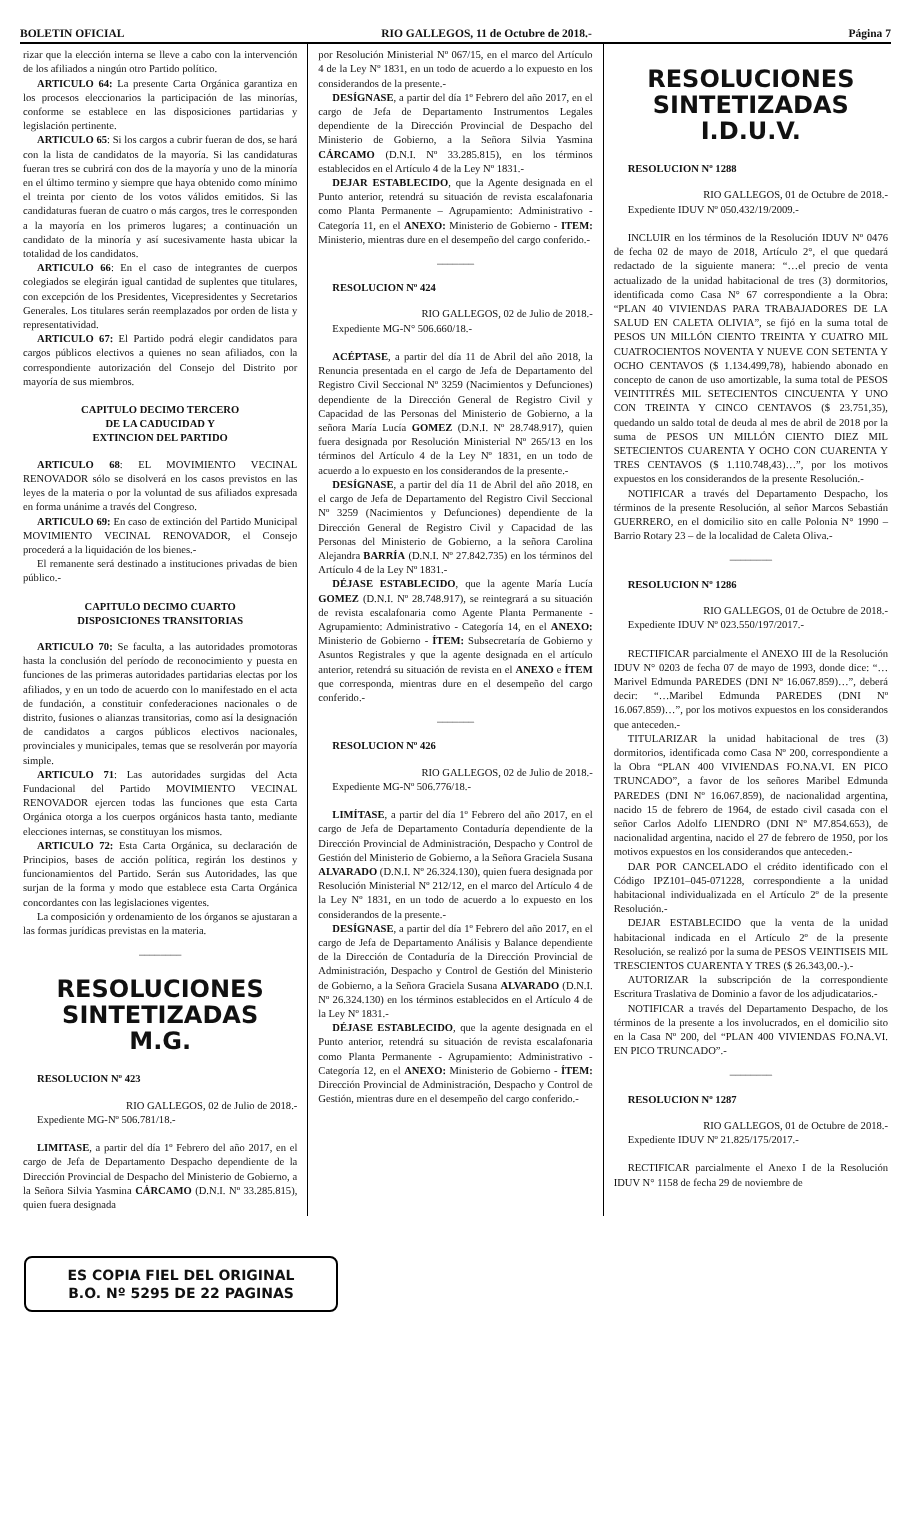BOLETIN OFICIAL RIO GALLEGOS, 11 de Octubre de 2018.- Página 7
rizar que la elección interna se lleve a cabo con la intervención de los afiliados a ningún otro Partido político.
ARTICULO 64: La presente Carta Orgánica garantiza en los procesos eleccionarios la participación de las minorías, conforme se establece en las disposiciones partidarias y legislación pertinente.
ARTICULO 65: Si los cargos a cubrir fueran de dos, se hará con la lista de candidatos de la mayoría. Si las candidaturas fueran tres se cubrirá con dos de la mayoría y uno de la minoría en el último termino y siempre que haya obtenido como mínimo el treinta por ciento de los votos válidos emitidos. Si las candidaturas fueran de cuatro o más cargos, tres le corresponden a la mayoría en los primeros lugares; a continuación un candidato de la minoría y así sucesivamente hasta ubicar la totalidad de los candidatos.
ARTICULO 66: En el caso de integrantes de cuerpos colegiados se elegirán igual cantidad de suplentes que titulares, con excepción de los Presidentes, Vicepresidentes y Secretarios Generales. Los titulares serán reemplazados por orden de lista y representatividad.
ARTICULO 67: El Partido podrá elegir candidatos para cargos públicos electivos a quienes no sean afiliados, con la correspondiente autorización del Consejo del Distrito por mayoría de sus miembros.
CAPITULO DECIMO TERCERO
DE LA CADUCIDAD Y
EXTINCION DEL PARTIDO
ARTICULO 68: EL MOVIMIENTO VECINAL RENOVADOR sólo se disolverá en los casos previstos en las leyes de la materia o por la voluntad de sus afiliados expresada en forma unánime a través del Congreso.
ARTICULO 69: En caso de extinción del Partido Municipal MOVIMIENTO VECINAL RENOVADOR, el Consejo procederá a la liquidación de los bienes.-
El remanente será destinado a instituciones privadas de bien público.-
CAPITULO DECIMO CUARTO
DISPOSICIONES TRANSITORIAS
ARTICULO 70: Se faculta, a las autoridades promotoras hasta la conclusión del período de reconocimiento y puesta en funciones de las primeras autoridades partidarias electas por los afiliados, y en un todo de acuerdo con lo manifestado en el acta de fundación, a constituir confederaciones nacionales o de distrito, fusiones o alianzas transitorias, como así la designación de candidatos a cargos públicos electivos nacionales, provinciales y municipales, temas que se resolverán por mayoría simple.
ARTICULO 71: Las autoridades surgidas del Acta Fundacional del Partido MOVIMIENTO VECINAL RENOVADOR ejercen todas las funciones que esta Carta Orgánica otorga a los cuerpos orgánicos hasta tanto, mediante elecciones internas, se constituyan los mismos.
ARTICULO 72: Esta Carta Orgánica, su declaración de Principios, bases de acción política, regirán los destinos y funcionamientos del Partido. Serán sus Autoridades, las que surjan de la forma y modo que establece esta Carta Orgánica concordantes con las legislaciones vigentes.
La composición y ordenamiento de los órganos se ajustaran a las formas jurídicas previstas en la materia.
________
RESOLUCIONES
SINTETIZADAS
M.G.
RESOLUCION Nº 423
RIO GALLEGOS, 02 de Julio de 2018.-
Expediente MG-Nº 506.781/18.-
LIMITASE, a partir del día 1º Febrero del año 2017, en el cargo de Jefa de Departamento Despacho dependiente de la Dirección Provincial de Despacho del Ministerio de Gobierno, a la Señora Silvia Yasmina CÁRCAMO (D.N.I. Nº 33.285.815), quien fuera designada
por Resolución Ministerial Nº 067/15, en el marco del Artículo 4 de la Ley Nº 1831, en un todo de acuerdo a lo expuesto en los considerandos de la presente.-
DESÍGNASE, a partir del día 1º Febrero del año 2017, en el cargo de Jefa de Departamento Instrumentos Legales dependiente de la Dirección Provincial de Despacho del Ministerio de Gobierno, a la Señora Silvia Yasmina CÁRCAMO (D.N.I. Nº 33.285.815), en los términos establecidos en el Artículo 4 de la Ley Nº 1831.-
DEJAR ESTABLECIDO, que la Agente designada en el Punto anterior, retendrá su situación de revista escalafonaria como Planta Permanente – Agrupamiento: Administrativo - Categoría 11, en el ANEXO: Ministerio de Gobierno - ITEM: Ministerio, mientras dure en el desempeño del cargo conferido.-
_______
RESOLUCION Nº 424
RIO GALLEGOS, 02 de Julio de 2018.-
Expediente MG-N° 506.660/18.-
ACÉPTASE, a partir del día 11 de Abril del año 2018, la Renuncia presentada en el cargo de Jefa de Departamento del Registro Civil Seccional Nº 3259 (Nacimientos y Defunciones) dependiente de la Dirección General de Registro Civil y Capacidad de las Personas del Ministerio de Gobierno, a la señora María Lucía GOMEZ (D.N.I. Nº 28.748.917), quien fuera designada por Resolución Ministerial Nº 265/13 en los términos del Artículo 4 de la Ley Nº 1831, en un todo de acuerdo a lo expuesto en los considerandos de la presente.-
DESÍGNASE, a partir del día 11 de Abril del año 2018, en el cargo de Jefa de Departamento del Registro Civil Seccional Nº 3259 (Nacimientos y Defunciones) dependiente de la Dirección General de Registro Civil y Capacidad de las Personas del Ministerio de Gobierno, a la señora Carolina Alejandra BARRÍA (D.N.I. Nº 27.842.735) en los términos del Artículo 4 de la Ley Nº 1831.-
DÉJASE ESTABLECIDO, que la agente María Lucía GOMEZ (D.N.I. Nº 28.748.917), se reintegrará a su situación de revista escalafonaria como Agente Planta Permanente - Agrupamiento: Administrativo - Categoría 14, en el ANEXO: Ministerio de Gobierno - ÍTEM: Subsecretaría de Gobierno y Asuntos Registrales y que la agente designada en el artículo anterior, retendrá su situación de revista en el ANEXO e ÍTEM que corresponda, mientras dure en el desempeño del cargo conferido.-
_______
RESOLUCION Nº 426
RIO GALLEGOS, 02 de Julio de 2018.-
Expediente MG-Nº 506.776/18.-
LIMÍTASE, a partir del día 1º Febrero del año 2017, en el cargo de Jefa de Departamento Contaduría dependiente de la Dirección Provincial de Administración, Despacho y Control de Gestión del Ministerio de Gobierno, a la Señora Graciela Susana ALVARADO (D.N.I. Nº 26.324.130), quien fuera designada por Resolución Ministerial Nº 212/12, en el marco del Artículo 4 de la Ley Nº 1831, en un todo de acuerdo a lo expuesto en los considerandos de la presente.-
DESÍGNASE, a partir del día 1º Febrero del año 2017, en el cargo de Jefa de Departamento Análisis y Balance dependiente de la Dirección de Contaduría de la Dirección Provincial de Administración, Despacho y Control de Gestión del Ministerio de Gobierno, a la Señora Graciela Susana ALVARADO (D.N.I. Nº 26.324.130) en los términos establecidos en el Artículo 4 de la Ley Nº 1831.-
DÉJASE ESTABLECIDO, que la agente designada en el Punto anterior, retendrá su situación de revista escalafonaria como Planta Permanente - Agrupamiento: Administrativo - Categoría 12, en el ANEXO: Ministerio de Gobierno - ÍTEM: Dirección Provincial de Administración, Despacho y Control de Gestión, mientras dure en el desempeño del cargo conferido.-
RESOLUCIONES
SINTETIZADAS
I.D.U.V.
RESOLUCION Nº 1288
RIO GALLEGOS, 01 de Octubre de 2018.-
Expediente IDUV Nº 050.432/19/2009.-
INCLUIR en los términos de la Resolución IDUV Nº 0476 de fecha 02 de mayo de 2018, Artículo 2°, el que quedará redactado de la siguiente manera: “…el precio de venta actualizado de la unidad habitacional de tres (3) dormitorios, identificada como Casa N° 67 correspondiente a la Obra: “PLAN 40 VIVIENDAS PARA TRABAJADORES DE LA SALUD EN CALETA OLIVIA”, se fijó en la suma total de PESOS UN MILLÓN CIENTO TREINTA Y CUATRO MIL CUATROCIENTOS NOVENTA Y NUEVE CON SETENTA Y OCHO CENTAVOS ($ 1.134.499,78), habiendo abonado en concepto de canon de uso amortizable, la suma total de PESOS VEINTITRÉS MIL SETECIENTOS CINCUENTA Y UNO CON TREINTA Y CINCO CENTAVOS ($ 23.751,35), quedando un saldo total de deuda al mes de abril de 2018 por la suma de PESOS UN MILLÓN CIENTO DIEZ MIL SETECIENTOS CUARENTA Y OCHO CON CUARENTA Y TRES CENTAVOS ($ 1.110.748,43)…”, por los motivos expuestos en los considerandos de la presente Resolución.-
NOTIFICAR a través del Departamento Despacho, los términos de la presente Resolución, al señor Marcos Sebastián GUERRERO, en el domicilio sito en calle Polonia N° 1990 – Barrio Rotary 23 – de la localidad de Caleta Oliva.-
________
RESOLUCION Nº 1286
RIO GALLEGOS, 01 de Octubre de 2018.-
Expediente IDUV Nº 023.550/197/2017.-
RECTIFICAR parcialmente el ANEXO III de la Resolución IDUV N° 0203 de fecha 07 de mayo de 1993, donde dice: “…Marivel Edmunda PAREDES (DNI Nº 16.067.859)…”, deberá decir: “…Maribel Edmunda PAREDES (DNI Nº 16.067.859)…”, por los motivos expuestos en los considerandos que anteceden.-
TITULARIZAR la unidad habitacional de tres (3) dormitorios, identificada como Casa Nº 200, correspondiente a la Obra “PLAN 400 VIVIENDAS FO.NA.VI. EN PICO TRUNCADO”, a favor de los señores Maribel Edmunda PAREDES (DNI Nº 16.067.859), de nacionalidad argentina, nacido 15 de febrero de 1964, de estado civil casada con el señor Carlos Adolfo LIENDRO (DNI Nº M7.854.653), de nacionalidad argentina, nacido el 27 de febrero de 1950, por los motivos expuestos en los considerandos que anteceden.-
DAR POR CANCELADO el crédito identificado con el Código IPZ101–045-071228, correspondiente a la unidad habitacional individualizada en el Artículo 2º de la presente Resolución.-
DEJAR ESTABLECIDO que la venta de la unidad habitacional indicada en el Artículo 2º de la presente Resolución, se realizó por la suma de PESOS VEINTISEIS MIL TRESCIENTOS CUARENTA Y TRES ($ 26.343,00.-).-
AUTORIZAR la subscripción de la correspondiente Escritura Traslativa de Dominio a favor de los adjudicatarios.-
NOTIFICAR a través del Departamento Despacho, de los términos de la presente a los involucrados, en el domicilio sito en la Casa Nº 200, del “PLAN 400 VIVIENDAS FO.NA.VI. EN PICO TRUNCADO”.-
________
RESOLUCION Nº 1287
RIO GALLEGOS, 01 de Octubre de 2018.-
Expediente IDUV Nº 21.825/175/2017.-
RECTIFICAR parcialmente el Anexo I de la Resolución IDUV N° 1158 de fecha 29 de noviembre de
ES COPIA FIEL DEL ORIGINAL
B.O. Nº 5295 DE 22 PAGINAS